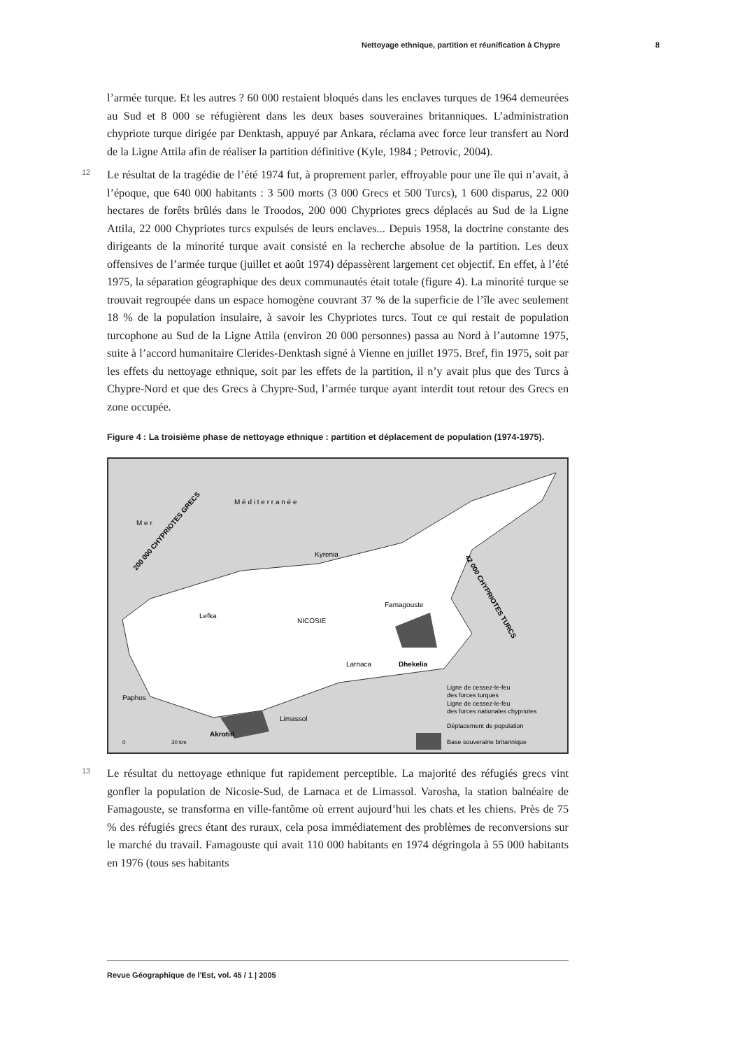Nettoyage ethnique, partition et réunification à Chypre 8
l’armée turque. Et les autres ? 60 000 restaient bloqués dans les enclaves turques de 1964 demeurées au Sud et 8 000 se réfugièrent dans les deux bases souveraines britanniques. L’administration chypriote turque dirigée par Denktash, appuyé par Ankara, réclama avec force leur transfert au Nord de la Ligne Attila afin de réaliser la partition définitive (Kyle, 1984 ; Petrovic, 2004).
12 Le résultat de la tragédie de l’été 1974 fut, à proprement parler, effroyable pour une île qui n’avait, à l’époque, que 640 000 habitants : 3 500 morts (3 000 Grecs et 500 Turcs), 1 600 disparus, 22 000 hectares de forêts brûlés dans le Troodos, 200 000 Chypriotes grecs déplacés au Sud de la Ligne Attila, 22 000 Chypriotes turcs expulsés de leurs enclaves... Depuis 1958, la doctrine constante des dirigeants de la minorité turque avait consisté en la recherche absolue de la partition. Les deux offensives de l’armée turque (juillet et août 1974) dépassèrent largement cet objectif. En effet, à l’été 1975, la séparation géographique des deux communautés était totale (figure 4). La minorité turque se trouvait regroupée dans un espace homogène couvrant 37 % de la superficie de l’île avec seulement 18 % de la population insulaire, à savoir les Chypriotes turcs. Tout ce qui restait de population turcophone au Sud de la Ligne Attila (environ 20 000 personnes) passa au Nord à l’automne 1975, suite à l’accord humanitaire Clerides-Denktash signé à Vienne en juillet 1975. Bref, fin 1975, soit par les effets du nettoyage ethnique, soit par les effets de la partition, il n’y avait plus que des Turcs à Chypre-Nord et que des Grecs à Chypre-Sud, l’armée turque ayant interdit tout retour des Grecs en zone occupée.
Figure 4 : La troisième phase de nettoyage ethnique : partition et déplacement de population (1974-1975).
M e r
M é d i t e r r a n é e
Kyrenia
Famagouste
Lefka
NICOSIE
Larnaca
Dhekelia
Paphos
Limassol
Akrotiri
200 000 CHYPRIOTES GRECS
42 000 CHYPRIOTES TURCS
0
30 km
Ligne de cessez-le-feu
des forces turques
Ligne de cessez-le-feu
des forces nationales chypriotes
Déplacement de population
Base souveraine britannique
13 Le résultat du nettoyage ethnique fut rapidement perceptible. La majorité des réfugiés grecs vint gonfler la population de Nicosie-Sud, de Larnaca et de Limassol. Varosha, la station balnéaire de Famagouste, se transforma en ville-fantôme où errent aujourd’hui les chats et les chiens. Près de 75 % des réfugiés grecs étant des ruraux, cela posa immédiatement des problèmes de reconversions sur le marché du travail. Famagouste qui avait 110 000 habitants en 1974 dégringola à 55 000 habitants en 1976 (tous ses habitants
Revue Géographique de l'Est, vol. 45 / 1 | 2005